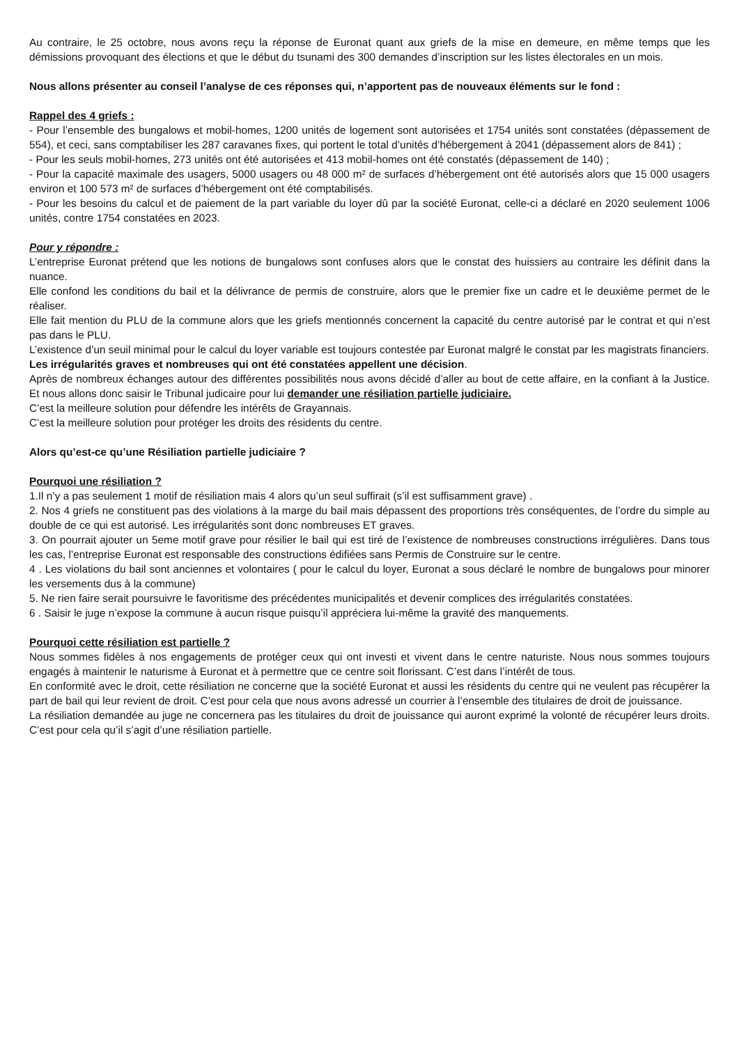Au contraire, le 25 octobre, nous avons reçu la réponse de Euronat quant aux griefs de la mise en demeure, en même temps que les démissions provoquant des élections et que le début du tsunami des 300 demandes d’inscription sur les listes électorales en un mois.
Nous allons présenter au conseil l’analyse de ces réponses qui, n’apportent pas de nouveaux éléments sur le fond :
Rappel des 4 griefs :
- Pour l’ensemble des bungalows et mobil-homes, 1200 unités de logement sont autorisées et 1754 unités sont constatées (dépassement de 554), et ceci, sans comptabiliser les 287 caravanes fixes, qui portent le total d’unités d’hébergement à 2041 (dépassement alors de 841) ;
- Pour les seuls mobil-homes, 273 unités ont été autorisées et 413 mobil-homes ont été constatés (dépassement de 140) ;
- Pour la capacité maximale des usagers, 5000 usagers ou 48 000 m² de surfaces d’hébergement ont été autorisés alors que 15 000 usagers environ et 100 573 m² de surfaces d’hébergement ont été comptabilisés.
- Pour les besoins du calcul et de paiement de la part variable du loyer dû par la société Euronat, celle-ci a déclaré en 2020 seulement 1006 unités, contre 1754 constatées en 2023.
Pour y répondre :
L’entreprise Euronat prétend que les notions de bungalows sont confuses alors que le constat des huissiers au contraire les définit dans la nuance.
Elle confond les conditions du bail et la délivrance de permis de construire, alors que le premier fixe un cadre et le deuxième permet de le réaliser.
Elle fait mention du PLU de la commune alors que les griefs mentionnés concernent la capacité du centre autorisé par le contrat et qui n’est pas dans le PLU.
L’existence d’un seuil minimal pour le calcul du loyer variable est toujours contestée par Euronat malgré le constat par les magistrats financiers.
Les irrégularités graves et nombreuses qui ont été constatées appellent une décision.
Après de nombreux échanges autour des différentes possibilités nous avons décidé d’aller au bout de cette affaire, en la confiant à la Justice. Et nous allons donc saisir le Tribunal judicaire pour lui demander une résiliation partielle judiciaire.
C’est la meilleure solution pour défendre les intérêts de Grayannais.
C’est la meilleure solution pour protéger les droits des résidents du centre.
Alors qu’est-ce qu’une Résiliation partielle judiciaire ?
Pourquoi une résiliation ?
1.Il n’y a pas seulement 1 motif de résiliation mais 4 alors qu’un seul suffirait (s’il est suffisamment grave) .
2. Nos 4 griefs ne constituent pas des violations à la marge du bail mais dépassent des proportions très conséquentes, de l’ordre du simple au double de ce qui est autorisé. Les irrégularités sont donc nombreuses ET graves.
3. On pourrait ajouter un 5eme motif grave pour résilier le bail qui est tiré de l’existence de nombreuses constructions irrégulières. Dans tous les cas, l’entreprise Euronat est responsable des constructions édifiées sans Permis de Construire sur le centre.
4 . Les violations du bail sont anciennes et volontaires ( pour le calcul du loyer, Euronat a sous déclaré le nombre de bungalows pour minorer les versements dus à la commune)
5. Ne rien faire serait poursuivre le favoritisme des précédentes municipalités et devenir complices des irrégularités constatées.
6 . Saisir le juge n’expose la commune à aucun risque puisqu’il appréciera lui-même la gravité des manquements.
Pourquoi cette résiliation est partielle ?
Nous sommes fidèles à nos engagements de protéger ceux qui ont investi et vivent dans le centre naturiste. Nous nous sommes toujours engagés à maintenir le naturisme à Euronat et à permettre que ce centre soit florissant. C’est dans l’intérêt de tous.
En conformité avec le droit, cette résiliation ne concerne que la société Euronat et aussi les résidents du centre qui ne veulent pas récupérer la part de bail qui leur revient de droit. C’est pour cela que nous avons adressé un courrier à l’ensemble des titulaires de droit de jouissance.
La résiliation demandée au juge ne concernera pas les titulaires du droit de jouissance qui auront exprimé la volonté de récupérer leurs droits. C’est pour cela qu’il s’agit d’une résiliation partielle.